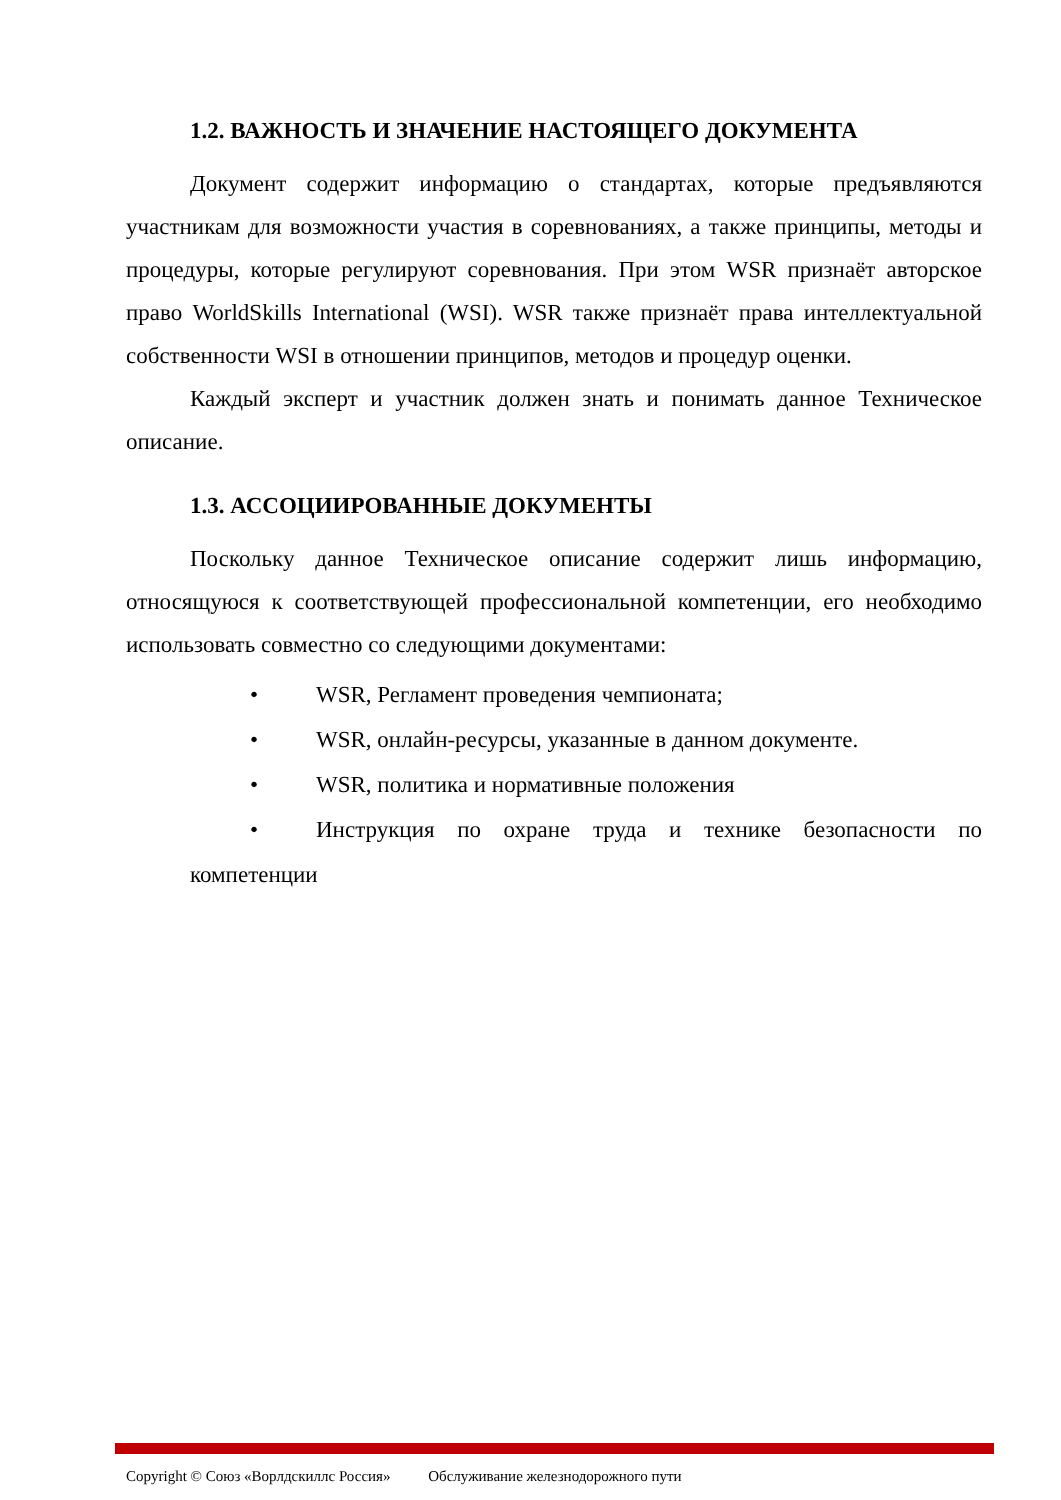1.2. ВАЖНОСТЬ И ЗНАЧЕНИЕ НАСТОЯЩЕГО ДОКУМЕНТА
Документ содержит информацию о стандартах, которые предъявляются участникам для возможности участия в соревнованиях, а также принципы, методы и процедуры, которые регулируют соревнования. При этом WSR признаёт авторское право WorldSkills International (WSI). WSR также признаёт права интеллектуальной собственности WSI в отношении принципов, методов и процедур оценки.
Каждый эксперт и участник должен знать и понимать данное Техническое описание.
1.3. АССОЦИИРОВАННЫЕ ДОКУМЕНТЫ
Поскольку данное Техническое описание содержит лишь информацию, относящуюся к соответствующей профессиональной компетенции, его необходимо использовать совместно со следующими документами:
• WSR, Регламент проведения чемпионата;
• WSR, онлайн-ресурсы, указанные в данном документе.
• WSR, политика и нормативные положения
• Инструкция по охране труда и технике безопасности по компетенции
Copyright © Союз «Ворлдскиллс Россия» Обслуживание железнодорожного пути